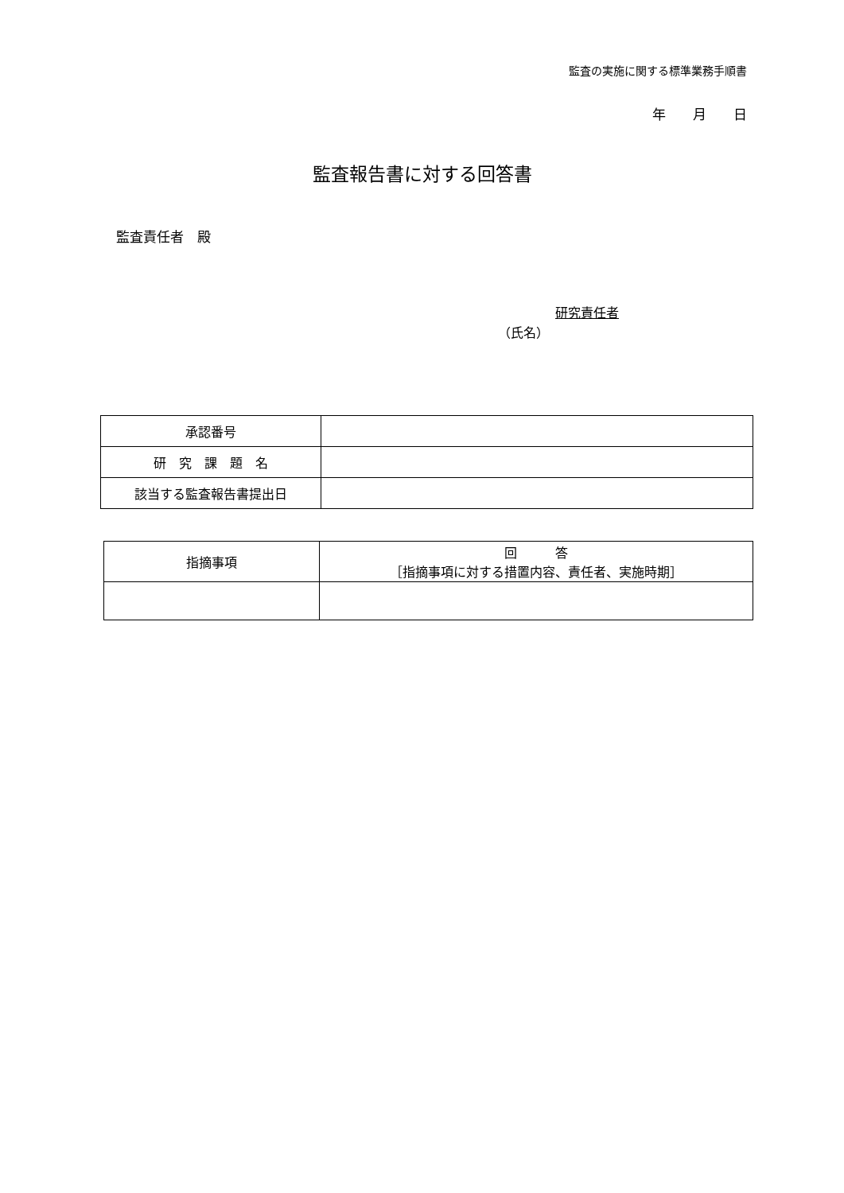監査の実施に関する標準業務手順書
年　　月　　日
監査報告書に対する回答書
監査責任者　殿
研究責任者
（氏名）
| 承認番号 | |
| 研 究 課 題 名 | |
| 該当する監査報告書提出日 | |
| 指摘事項 | 回 答 ［指摘事項に対する措置内容、責任者、実施時期］ |
| --- | --- |